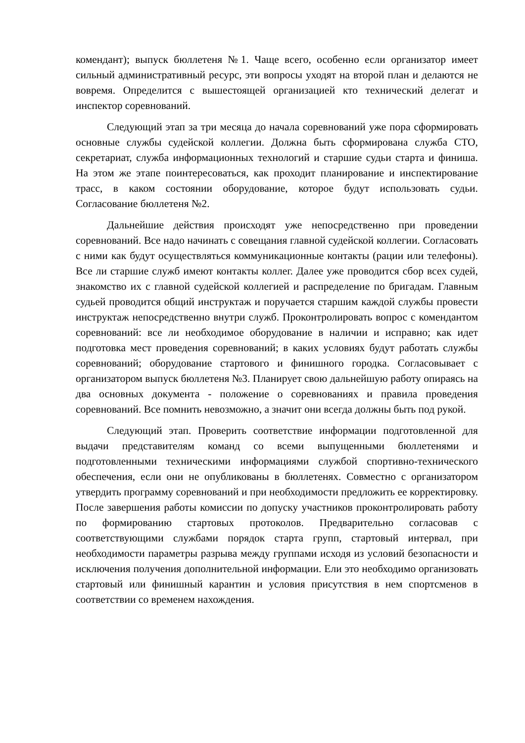комендант); выпуск бюллетеня №1. Чаще всего, особенно если организатор имеет сильный административный ресурс, эти вопросы уходят на второй план и делаются не вовремя. Определится с вышестоящей организацией кто технический делегат и инспектор соревнований.
Следующий этап за три месяца до начала соревнований уже пора сформировать основные службы судейской коллегии. Должна быть сформирована служба СТО, секретариат, служба информационных технологий и старшие судьи старта и финиша. На этом же этапе поинтересоваться, как проходит планирование и инспектирование трасс, в каком состоянии оборудование, которое будут использовать судьи. Согласование бюллетеня №2.
Дальнейшие действия происходят уже непосредственно при проведении соревнований. Все надо начинать с совещания главной судейской коллегии. Согласовать с ними как будут осуществляться коммуникационные контакты (рации или телефоны). Все ли старшие служб имеют контакты коллег. Далее уже проводится сбор всех судей, знакомство их с главной судейской коллегией и распределение по бригадам. Главным судьей проводится общий инструктаж и поручается старшим каждой службы провести инструктаж непосредственно внутри служб. Проконтролировать вопрос с комендантом соревнований: все ли необходимое оборудование в наличии и исправно; как идет подготовка мест проведения соревнований; в каких условиях будут работать службы соревнований; оборудование стартового и финишного городка. Согласовывает с организатором выпуск бюллетеня №3. Планирует свою дальнейшую работу опираясь на два основных документа - положение о соревнованиях и правила проведения соревнований. Все помнить невозможно, а значит они всегда должны быть под рукой.
Следующий этап. Проверить соответствие информации подготовленной для выдачи представителям команд со всеми выпущенными бюллетенями и подготовленными техническими информациями службой спортивно-технического обеспечения, если они не опубликованы в бюллетенях. Совместно с организатором утвердить программу соревнований и при необходимости предложить ее корректировку. После завершения работы комиссии по допуску участников проконтролировать работу по формированию стартовых протоколов. Предварительно согласовав с соответствующими службами порядок старта групп, стартовый интервал, при необходимости параметры разрыва между группами исходя из условий безопасности и исключения получения дополнительной информации. Ели это необходимо организовать стартовый или финишный карантин и условия присутствия в нем спортсменов в соответствии со временем нахождения.